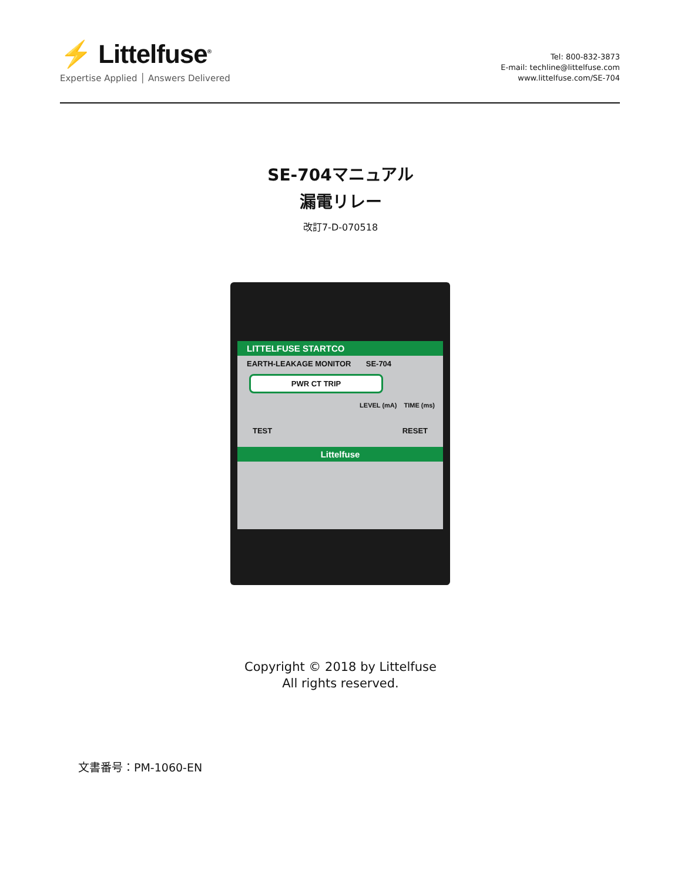⚡ Littelfuse<sup>®</sup>
Expertise Applied │ Answers Delivered
Tel: 800-832-3873
E-mail: techline@littelfuse.com
www.littelfuse.com/SE-704
SE-704マニュアル
漏電リレー
改訂7-D-070518
LITTELFUSE STARTCO
EARTH-LEAKAGE MONITOR SE-704
PWR CT TRIP
LEVEL (mA) TIME (ms)
TEST RESET
Littelfuse
Copyright © 2018 by Littelfuse
All rights reserved.
文書番号：PM-1060-EN